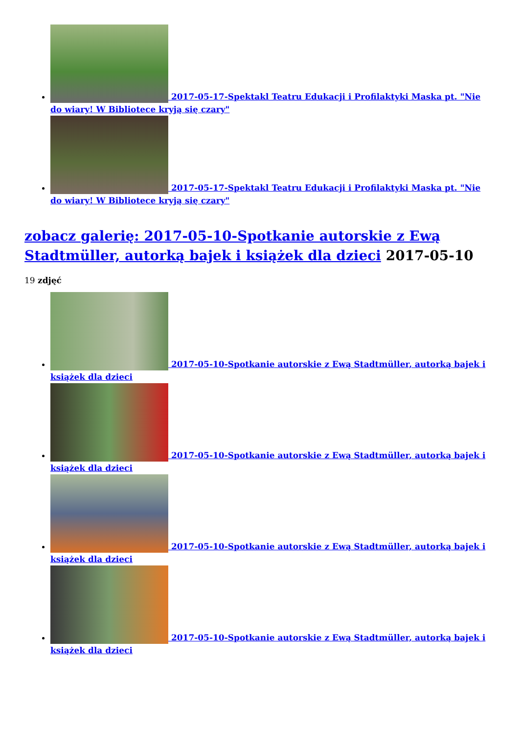2017-05-17-Spektakl Teatru Edukacji i Profilaktyki Maska pt. "Nie do wiary! W Bibliotece kryją się czary"
2017-05-17-Spektakl Teatru Edukacji i Profilaktyki Maska pt. "Nie do wiary! W Bibliotece kryją się czary"
zobacz galerię: 2017-05-10-Spotkanie autorskie z Ewą Stadtmüller, autorką bajek i książek dla dzieci 2017-05-10
19 zdjęć
2017-05-10-Spotkanie autorskie z Ewą Stadtmüller, autorką bajek i książek dla dzieci
2017-05-10-Spotkanie autorskie z Ewą Stadtmüller, autorką bajek i książek dla dzieci
2017-05-10-Spotkanie autorskie z Ewą Stadtmüller, autorką bajek i książek dla dzieci
2017-05-10-Spotkanie autorskie z Ewą Stadtmüller, autorką bajek i książek dla dzieci